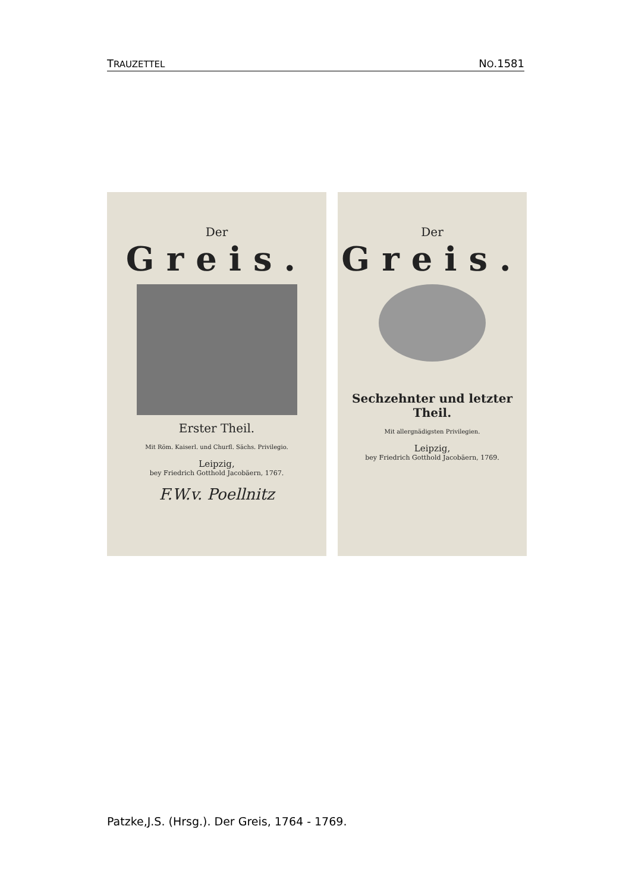TRAUZETTEL NO.1581
Der
Greis.
Erster Theil.
Mit Röm. Kaiserl. und Churfl. Sächs. Privilegio.
Leipzig,
bey Friedrich Gotthold Jacobäern, 1767.
F.W.v. Poellnitz
Der
Greis.
Sechzehnter und letzter Theil.
Mit allergnädigsten Privilegien.
Leipzig,
bey Friedrich Gotthold Jacobäern, 1769.
Patzke,J.S. (Hrsg.). Der Greis, 1764 - 1769.